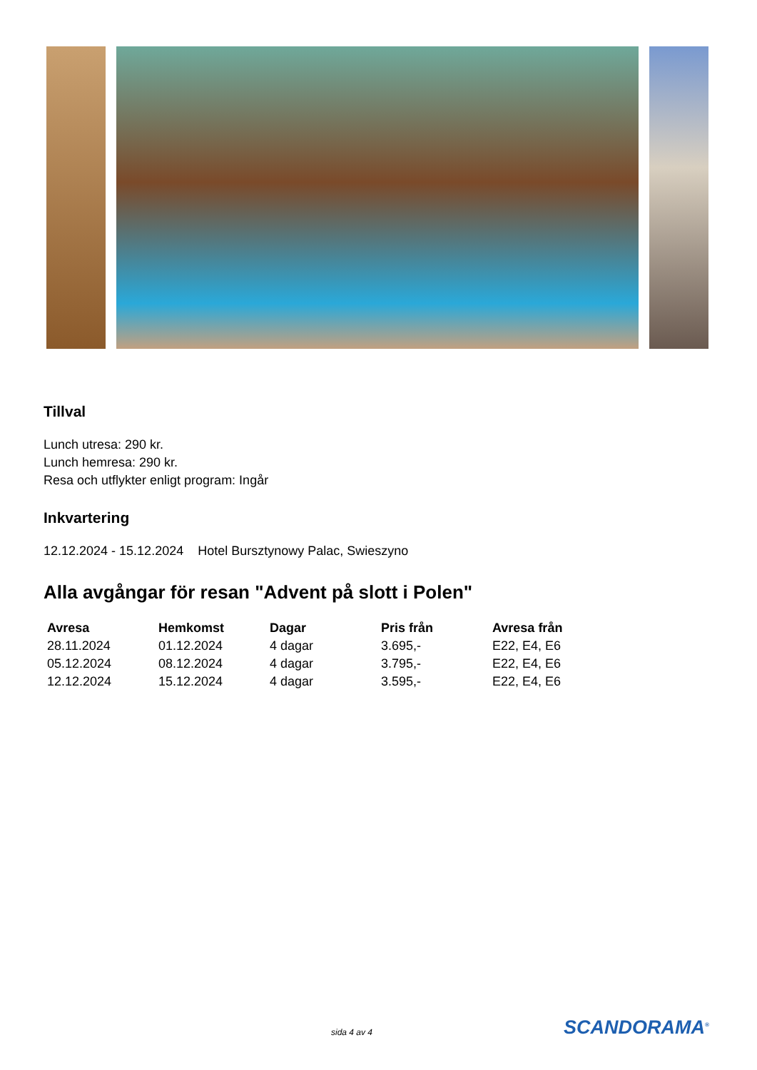Tillval
Lunch utresa: 290 kr.
Lunch hemresa: 290 kr.
Resa och utflykter enligt program: Ingår
Inkvartering
12.12.2024 - 15.12.2024 Hotel Bursztynowy Palac, Swieszyno
Alla avgångar för resan "Advent på slott i Polen"
| Avresa | Hemkomst | Dagar | Pris från | Avresa från |
| --- | --- | --- | --- | --- |
| 28.11.2024 | 01.12.2024 | 4 dagar | 3.695,- | E22, E4, E6 |
| 05.12.2024 | 08.12.2024 | 4 dagar | 3.795,- | E22, E4, E6 |
| 12.12.2024 | 15.12.2024 | 4 dagar | 3.595,- | E22, E4, E6 |
sida 4 av 4 SCANDORAMA<sup>®</sup>